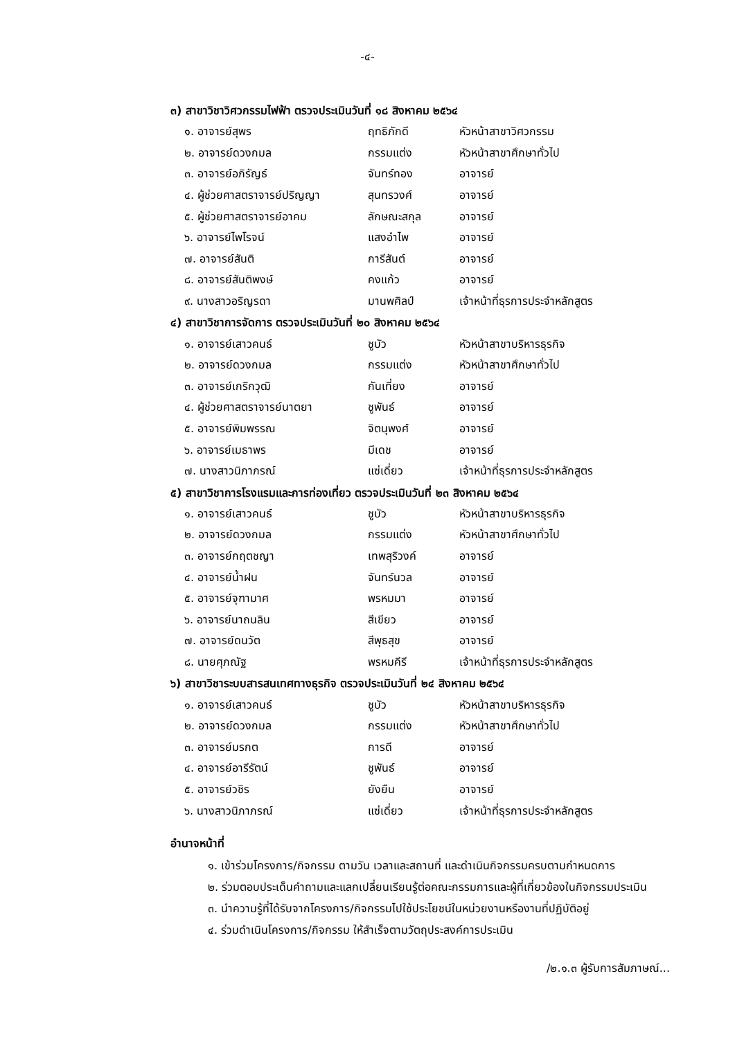-๔-
๓) สาขาวิชาวิศวกรรมไฟฟ้า ตรวจประเมินวันที่ ๑๘ สิงหาคม ๒๕๖๔
| ๑. อาจารย์สุพร | ฤทธิภักดี | หัวหน้าสาขาวิศวกรรม |
| ๒. อาจารย์ดวงกมล | กรรมแต่ง | หัวหน้าสาขาศึกษาทั่วไป |
| ๓. อาจารย์อภิรัญธ์ | จันทร์ทอง | อาจารย์ |
| ๔. ผู้ช่วยศาสตราจารย์ปริญญา | สุนทรวงศ์ | อาจารย์ |
| ๕. ผู้ช่วยศาสตราจารย์อาคม | ลักษณะสกุล | อาจารย์ |
| ๖. อาจารย์ไพโรจน์ | แสงอำไพ | อาจารย์ |
| ๗. อาจารย์สันติ | การีสันต์ | อาจารย์ |
| ๘. อาจารย์สันติพงษ์ | คงแก้ว | อาจารย์ |
| ๙. นางสาวอริญรดา | มานพศิลป์ | เจ้าหน้าที่ธุรการประจำหลักสูตร |
๔) สาขาวิชาการจัดการ ตรวจประเมินวันที่ ๒๐ สิงหาคม ๒๕๖๔
| ๑. อาจารย์เสาวคนธ์ | ชูบัว | หัวหน้าสาขาบริหารธุรกิจ |
| ๒. อาจารย์ดวงกมล | กรรมแต่ง | หัวหน้าสาขาศึกษาทั่วไป |
| ๓. อาจารย์เกริกวุฒิ | กันเที่ยง | อาจารย์ |
| ๔. ผู้ช่วยศาสตราจารย์นาตยา | ชูพันธ์ | อาจารย์ |
| ๕. อาจารย์พิมพรรณ | จิตนุพงศ์ | อาจารย์ |
| ๖. อาจารย์เมธาพร | มีเดช | อาจารย์ |
| ๗. นางสาวนิภาภรณ์ | แซ่เดี่ยว | เจ้าหน้าที่ธุรการประจำหลักสูตร |
๕) สาขาวิชาการโรงแรมและการท่องเที่ยว ตรวจประเมินวันที่ ๒๓ สิงหาคม ๒๕๖๔
| ๑. อาจารย์เสาวคนธ์ | ชูบัว | หัวหน้าสาขาบริหารธุรกิจ |
| ๒. อาจารย์ดวงกมล | กรรมแต่ง | หัวหน้าสาขาศึกษาทั่วไป |
| ๓. อาจารย์กฤตชญา | เทพสุริวงค์ | อาจารย์ |
| ๔. อาจารย์น้ำฝน | จันทร์นวล | อาจารย์ |
| ๕. อาจารย์จุฑามาศ | พรหมมา | อาจารย์ |
| ๖. อาจารย์นาถนลิน | สีเขียว | อาจารย์ |
| ๗. อาจารย์ดนวัต | สีพุธสุข | อาจารย์ |
| ๘. นายศุภณัฐ | พรหมคีรี | เจ้าหน้าที่ธุรการประจำหลักสูตร |
๖) สาขาวิชาระบบสารสนเทศทางธุรกิจ ตรวจประเมินวันที่ ๒๔ สิงหาคม ๒๕๖๔
| ๑. อาจารย์เสาวคนธ์ | ชูบัว | หัวหน้าสาขาบริหารธุรกิจ |
| ๒. อาจารย์ดวงกมล | กรรมแต่ง | หัวหน้าสาขาศึกษาทั่วไป |
| ๓. อาจารย์มรกต | การดี | อาจารย์ |
| ๔. อาจารย์อารีรัตน์ | ชูพันธ์ | อาจารย์ |
| ๕. อาจารย์วชิร | ยังยืน | อาจารย์ |
| ๖. นางสาวนิภาภรณ์ | แซ่เดี่ยว | เจ้าหน้าที่ธุรการประจำหลักสูตร |
อำนาจหน้าที่
๑. เข้าร่วมโครงการ/กิจกรรม ตามวัน เวลาและสถานที่ และดำเนินกิจกรรมครบตามกำหนดการ
๒. ร่วมตอบประเด็นคำถามและแลกเปลี่ยนเรียนรู้ต่อคณะกรรมการและผู้ที่เกี่ยวข้องในกิจกรรมประเมิน
๓. นำความรู้ที่ได้รับจากโครงการ/กิจกรรมไปใช้ประโยชน์ในหน่วยงานหรืองานที่ปฏิบัติอยู่
๔. ร่วมดำเนินโครงการ/กิจกรรม ให้สำเร็จตามวัตถุประสงค์การประเมิน
/๒.๑.๓ ผู้รับการสัมภาษณ์...